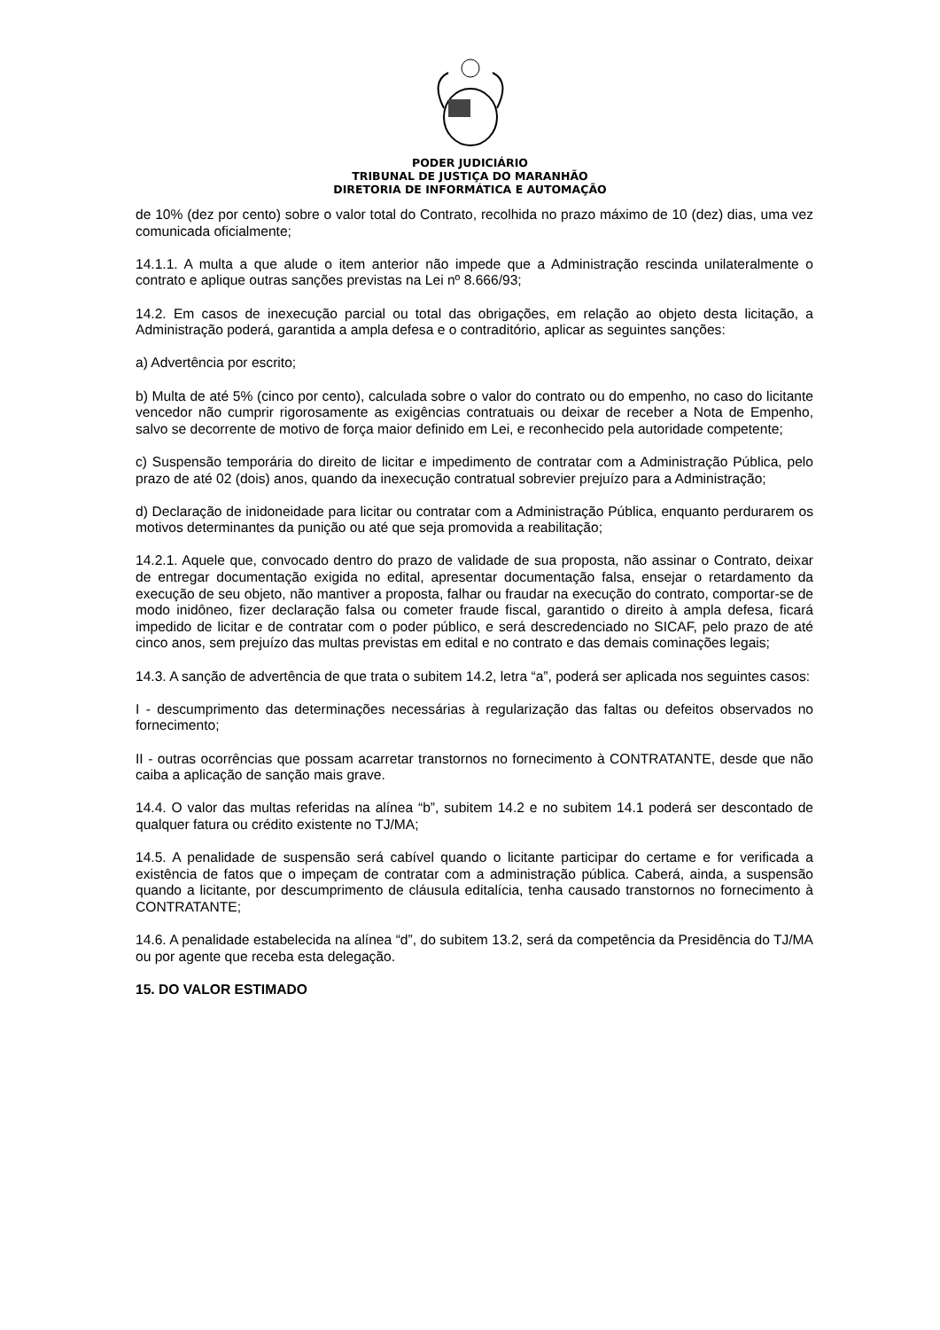PODER JUDICIÁRIO
TRIBUNAL DE JUSTIÇA DO MARANHÃO
DIRETORIA DE INFORMÁTICA E AUTOMAÇÃO
de 10% (dez por cento) sobre o valor total do Contrato, recolhida no prazo máximo de 10 (dez) dias, uma vez comunicada oficialmente;
14.1.1. A multa a que alude o item anterior não impede que a Administração rescinda unilateralmente o contrato e aplique outras sanções previstas na Lei nº 8.666/93;
14.2. Em casos de inexecução parcial ou total das obrigações, em relação ao objeto desta licitação, a Administração poderá, garantida a ampla defesa e o contraditório, aplicar as seguintes sanções:
a) Advertência por escrito;
b) Multa de até 5% (cinco por cento), calculada sobre o valor do contrato ou do empenho, no caso do licitante vencedor não cumprir rigorosamente as exigências contratuais ou deixar de receber a Nota de Empenho, salvo se decorrente de motivo de força maior definido em Lei, e reconhecido pela autoridade competente;
c) Suspensão temporária do direito de licitar e impedimento de contratar com a Administração Pública, pelo prazo de até 02 (dois) anos, quando da inexecução contratual sobrevier prejuízo para a Administração;
d) Declaração de inidoneidade para licitar ou contratar com a Administração Pública, enquanto perdurarem os motivos determinantes da punição ou até que seja promovida a reabilitação;
14.2.1. Aquele que, convocado dentro do prazo de validade de sua proposta, não assinar o Contrato, deixar de entregar documentação exigida no edital, apresentar documentação falsa, ensejar o retardamento da execução de seu objeto, não mantiver a proposta, falhar ou fraudar na execução do contrato, comportar-se de modo inidôneo, fizer declaração falsa ou cometer fraude fiscal, garantido o direito à ampla defesa, ficará impedido de licitar e de contratar com o poder público, e será descredenciado no SICAF, pelo prazo de até cinco anos, sem prejuízo das multas previstas em edital e no contrato e das demais cominações legais;
14.3. A sanção de advertência de que trata o subitem 14.2, letra “a”, poderá ser aplicada nos seguintes casos:
I - descumprimento das determinações necessárias à regularização das faltas ou defeitos observados no fornecimento;
II - outras ocorrências que possam acarretar transtornos no fornecimento à CONTRATANTE, desde que não caiba a aplicação de sanção mais grave.
14.4. O valor das multas referidas na alínea “b”, subitem 14.2 e no subitem 14.1 poderá ser descontado de qualquer fatura ou crédito existente no TJ/MA;
14.5. A penalidade de suspensão será cabível quando o licitante participar do certame e for verificada a existência de fatos que o impeçam de contratar com a administração pública. Caberá, ainda, a suspensão quando a licitante, por descumprimento de cláusula editalícia, tenha causado transtornos no fornecimento à CONTRATANTE;
14.6. A penalidade estabelecida na alínea “d”, do subitem 13.2, será da competência da Presidência do TJ/MA ou por agente que receba esta delegação.
15. DO VALOR ESTIMADO